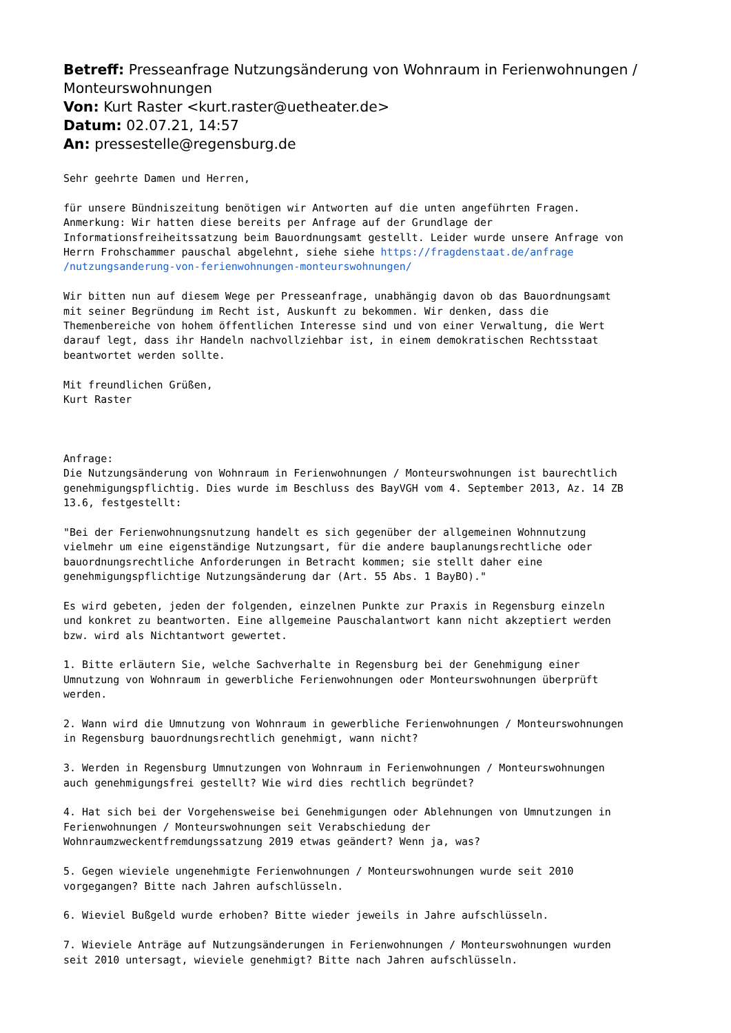Betreff: Presseanfrage Nutzungsänderung von Wohnraum in Ferienwohnungen / Monteurswohnungen
Von: Kurt Raster <kurt.raster@uetheater.de>
Datum: 02.07.21, 14:57
An: pressestelle@regensburg.de
Sehr geehrte Damen und Herren,

für unsere Bündniszeitung benötigen wir Antworten auf die unten angeführten Fragen.
Anmerkung: Wir hatten diese bereits per Anfrage auf der Grundlage der
Informationsfreiheitssatzung beim Bauordnungsamt gestellt. Leider wurde unsere Anfrage von
Herrn Frohschammer pauschal abgelehnt, siehe siehe https://fragdenstaat.de/anfrage
/nutzungsanderung-von-ferienwohnungen-monteurswohnungen/

Wir bitten nun auf diesem Wege per Presseanfrage, unabhängig davon ob das Bauordnungsamt
mit seiner Begründung im Recht ist, Auskunft zu bekommen. Wir denken, dass die
Themenbereiche von hohem öffentlichen Interesse sind und von einer Verwaltung, die Wert
darauf legt, dass ihr Handeln nachvollziehbar ist, in einem demokratischen Rechtsstaat
beantwortet werden sollte.

Mit freundlichen Grüßen,
Kurt Raster



Anfrage:
Die Nutzungsänderung von Wohnraum in Ferienwohnungen / Monteurswohnungen ist baurechtlich
genehmigungspflichtig. Dies wurde im Beschluss des BayVGH vom 4. September 2013, Az. 14 ZB
13.6, festgestellt:

"Bei der Ferienwohnungsnutzung handelt es sich gegenüber der allgemeinen Wohnnutzung
vielmehr um eine eigenständige Nutzungsart, für die andere bauplanungsrechtliche oder
bauordnungsrechtliche Anforderungen in Betracht kommen; sie stellt daher eine
genehmigungspflichtige Nutzungsänderung dar (Art. 55 Abs. 1 BayBO)."

Es wird gebeten, jeden der folgenden, einzelnen Punkte zur Praxis in Regensburg einzeln
und konkret zu beantworten. Eine allgemeine Pauschalantwort kann nicht akzeptiert werden
bzw. wird als Nichtantwort gewertet.

1. Bitte erläutern Sie, welche Sachverhalte in Regensburg bei der Genehmigung einer
Umnutzung von Wohnraum in gewerbliche Ferienwohnungen oder Monteurswohnungen überprüft
werden.

2. Wann wird die Umnutzung von Wohnraum in gewerbliche Ferienwohnungen / Monteurswohnungen
in Regensburg bauordnungsrechtlich genehmigt, wann nicht?

3. Werden in Regensburg Umnutzungen von Wohnraum in Ferienwohnungen / Monteurswohnungen
auch genehmigungsfrei gestellt? Wie wird dies rechtlich begründet?

4. Hat sich bei der Vorgehensweise bei Genehmigungen oder Ablehnungen von Umnutzungen in
Ferienwohnungen / Monteurswohnungen seit Verabschiedung der
Wohnraumzweckentfremdungssatzung 2019 etwas geändert? Wenn ja, was?

5. Gegen wieviele ungenehmigte Ferienwohnungen / Monteurswohnungen wurde seit 2010
vorgegangen? Bitte nach Jahren aufschlüsseln.

6. Wieviel Bußgeld wurde erhoben? Bitte wieder jeweils in Jahre aufschlüsseln.

7. Wieviele Anträge auf Nutzungsänderungen in Ferienwohnungen / Monteurswohnungen wurden
seit 2010 untersagt, wieviele genehmigt? Bitte nach Jahren aufschlüsseln.